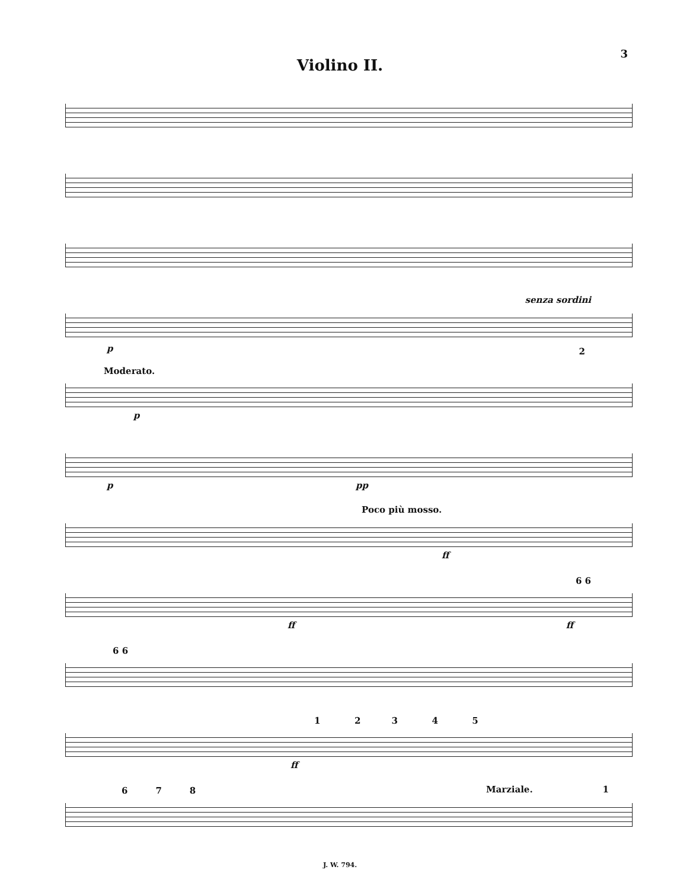3
Violino II.
senza sordini
p 2
Moderato.
p
p pp
Poco più mosso.
ff
ff
6 6
ff
6 6
1 2 3 4 5
ff
6 7 8 Marziale. 1
J. W. 794.